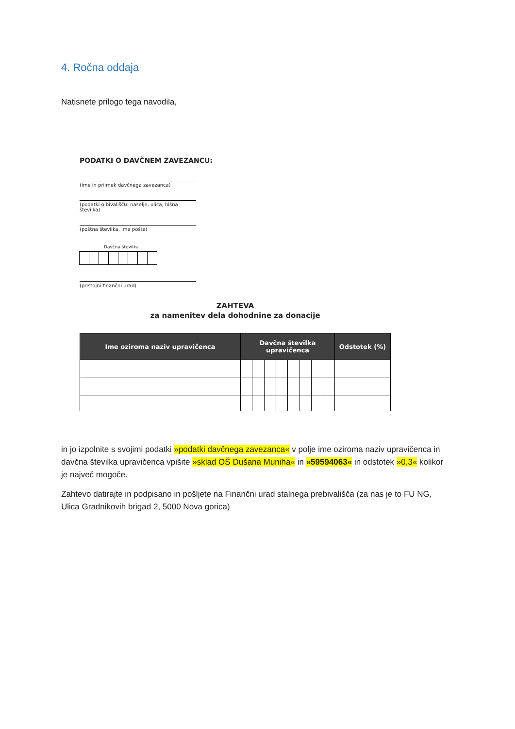4. Ročna oddaja
Natisnete prilogo tega navodila,
PODATKI O DAVČNEM ZAVEZANCU:
(ime in priimek davčnega zavezanca)
(podatki o bivališču: naselje, ulica, hišna številka)
(poštna številka, ime pošte)
Davčna številka
(pristojni finančni urad)
ZAHTEVA
za namenitev dela dohodnine za donacije
| Ime oziroma naziv upravičenca | Davčna številka upravičenca | | | | | | | | Odstotek (%) |
| --- | --- | --- | --- | --- | --- | --- | --- | --- | --- |
in jo izpolnite s svojimi podatki »podatki davčnega zavezanca« v polje ime oziroma naziv upravičenca in davčna številka upravičenca vpišite »sklad OŠ Dušana Muniha« in »59594063« in odstotek »0,3« kolikor je največ mogoče.
Zahtevo datirajte in podpisano in pošljete na Finančni urad stalnega prebivališča (za nas je to FU NG, Ulica Gradnikovih brigad 2, 5000 Nova gorica)